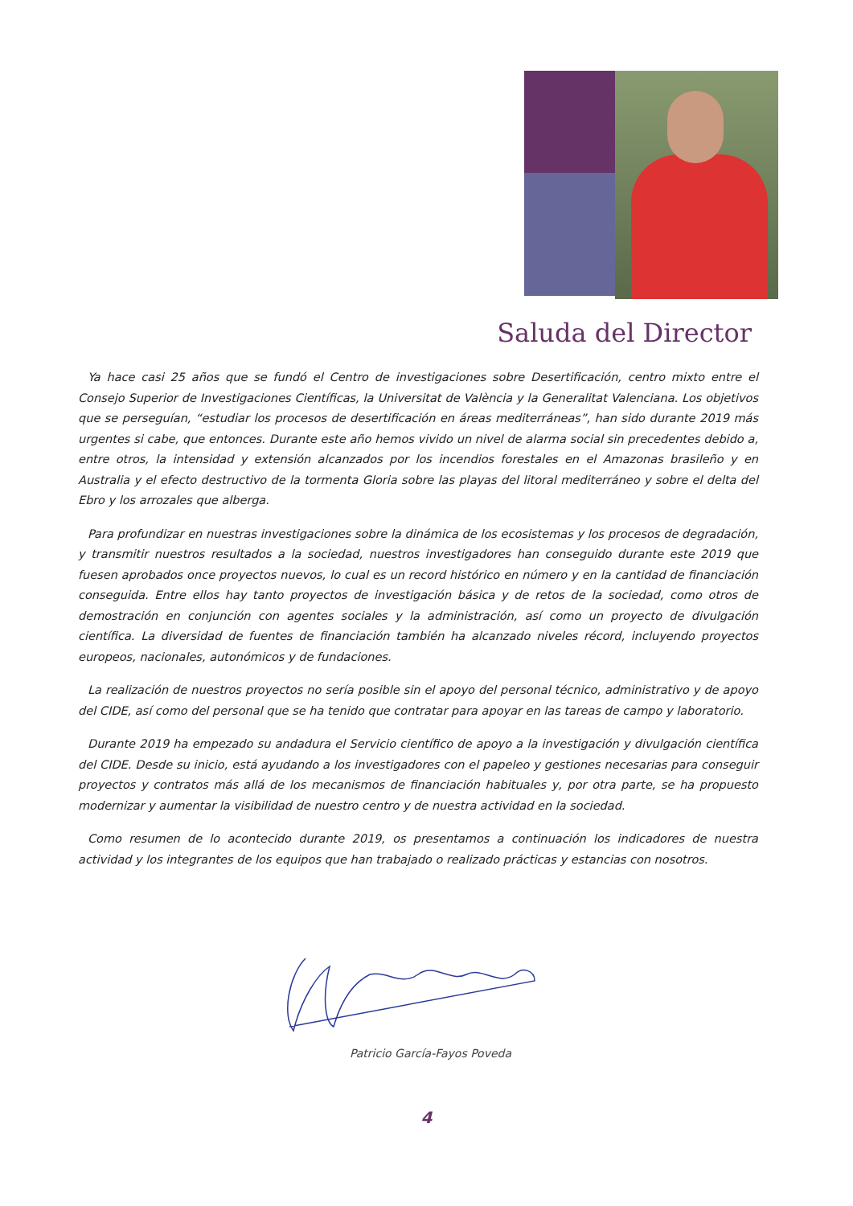Saluda del Director
Ya hace casi 25 años que se fundó el Centro de investigaciones sobre Desertificación, centro mixto entre el Consejo Superior de Investigaciones Científicas, la Universitat de València y la Generalitat Valenciana. Los objetivos que se perseguían, “estudiar los procesos de desertificación en áreas mediterráneas”, han sido durante 2019 más urgentes si cabe, que entonces. Durante este año hemos vivido un nivel de alarma social sin precedentes debido a, entre otros, la intensidad y extensión alcanzados por los incendios forestales en el Amazonas brasileño y en Australia y el efecto destructivo de la tormenta Gloria sobre las playas del litoral mediterráneo y sobre el delta del Ebro y los arrozales que alberga.
Para profundizar en nuestras investigaciones sobre la dinámica de los ecosistemas y los procesos de degradación, y transmitir nuestros resultados a la sociedad, nuestros investigadores han conseguido durante este 2019 que fuesen aprobados once proyectos nuevos, lo cual es un record histórico en número y en la cantidad de financiación conseguida. Entre ellos hay tanto proyectos de investigación básica y de retos de la sociedad, como otros de demostración en conjunción con agentes sociales y la administración, así como un proyecto de divulgación científica. La diversidad de fuentes de financiación también ha alcanzado niveles récord, incluyendo proyectos europeos, nacionales, autonómicos y de fundaciones.
La realización de nuestros proyectos no sería posible sin el apoyo del personal técnico, administrativo y de apoyo del CIDE, así como del personal que se ha tenido que contratar para apoyar en las tareas de campo y laboratorio.
Durante 2019 ha empezado su andadura el Servicio científico de apoyo a la investigación y divulgación científica del CIDE. Desde su inicio, está ayudando a los investigadores con el papeleo y gestiones necesarias para conseguir proyectos y contratos más allá de los mecanismos de financiación habituales y, por otra parte, se ha propuesto modernizar y aumentar la visibilidad de nuestro centro y de nuestra actividad en la sociedad.
Como resumen de lo acontecido durante 2019, os presentamos a continuación los indicadores de nuestra actividad y los integrantes de los equipos que han trabajado o realizado prácticas y estancias con nosotros.
Patricio García-Fayos Poveda
4